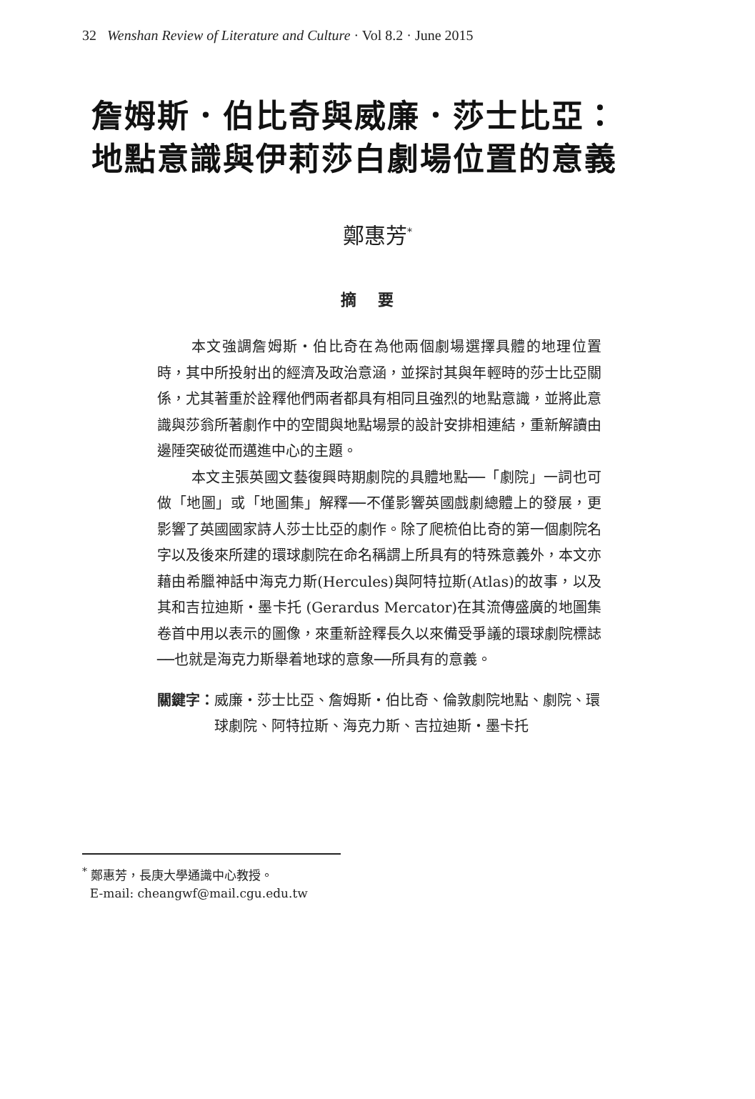32 Wenshan Review of Literature and Culture · Vol 8.2 · June 2015
詹姆斯．伯比奇與威廉．莎士比亞：
地點意識與伊莉莎白劇場位置的意義
鄭惠芳<sup>*</sup>
摘要
本文強調詹姆斯‧伯比奇在為他兩個劇場選擇具體的地理位置時，其中所投射出的經濟及政治意涵，並探討其與年輕時的莎士比亞關係，尤其著重於詮釋他們兩者都具有相同且強烈的地點意識，並將此意識與莎翁所著劇作中的空間與地點場景的設計安排相連結，重新解讀由邊陲突破從而邁進中心的主題。
本文主張英國文藝復興時期劇院的具體地點──「劇院」一詞也可做「地圖」或「地圖集」解釋──不僅影響英國戲劇總體上的發展，更影響了英國國家詩人莎士比亞的劇作。除了爬梳伯比奇的第一個劇院名字以及後來所建的環球劇院在命名稱謂上所具有的特殊意義外，本文亦藉由希臘神話中海克力斯(Hercules)與阿特拉斯(Atlas)的故事，以及其和吉拉迪斯‧墨卡托 (Gerardus Mercator)在其流傳盛廣的地圖集卷首中用以表示的圖像，來重新詮釋長久以來備受爭議的環球劇院標誌──也就是海克力斯舉着地球的意象──所具有的意義。
關鍵字： 威廉‧莎士比亞、詹姆斯‧伯比奇、倫敦劇院地點、劇院、環球劇院、阿特拉斯、海克力斯、吉拉迪斯‧墨卡托
<sup>*</sup> 鄭惠芳，長庚大學通識中心教授。
E-mail: cheangwf@mail.cgu.edu.tw